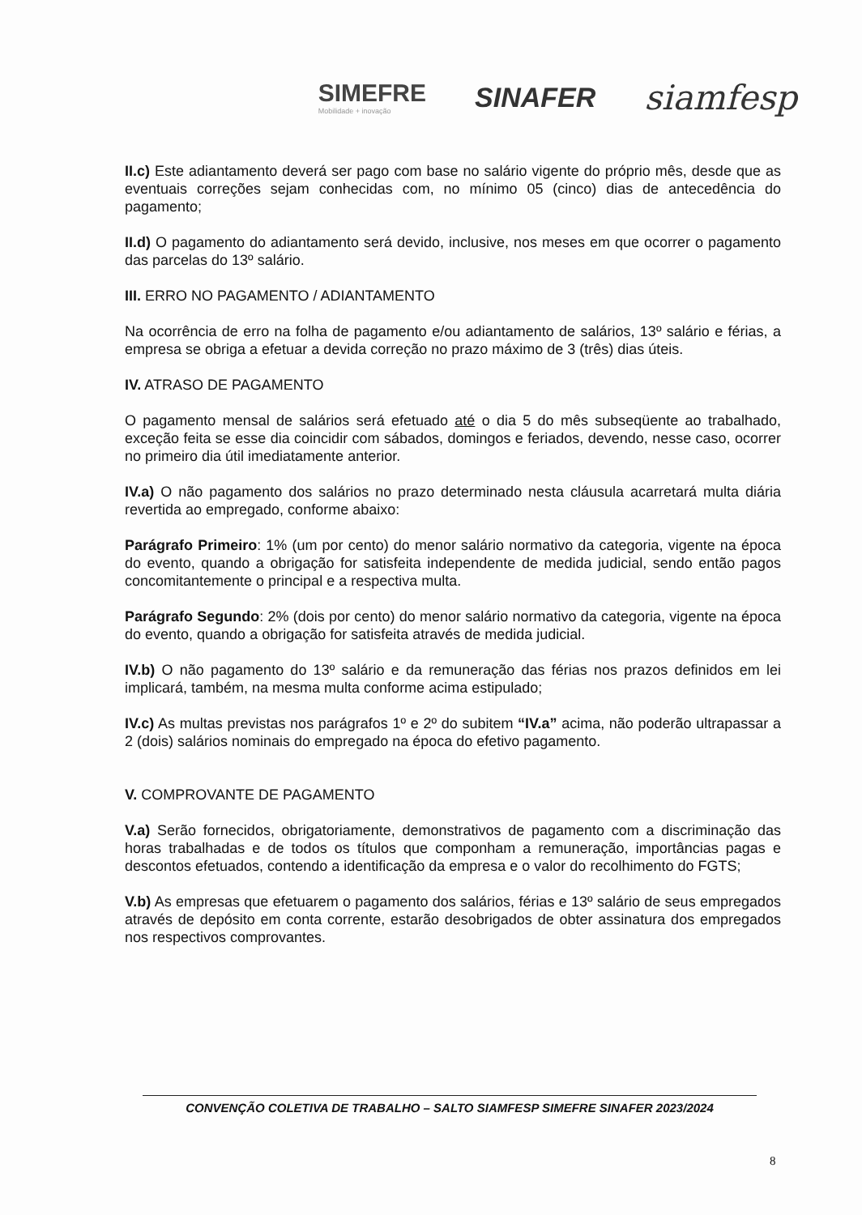SIMEFRE
Mobilidade + inovação
SINAFER
siamfesp
II.c) Este adiantamento deverá ser pago com base no salário vigente do próprio mês, desde que as eventuais correções sejam conhecidas com, no mínimo 05 (cinco) dias de antecedência do pagamento;
II.d) O pagamento do adiantamento será devido, inclusive, nos meses em que ocorrer o pagamento das parcelas do 13º salário.
III. ERRO NO PAGAMENTO / ADIANTAMENTO
Na ocorrência de erro na folha de pagamento e/ou adiantamento de salários, 13º salário e férias, a empresa se obriga a efetuar a devida correção no prazo máximo de 3 (três) dias úteis.
IV. ATRASO DE PAGAMENTO
O pagamento mensal de salários será efetuado até o dia 5 do mês subseqüente ao trabalhado, exceção feita se esse dia coincidir com sábados, domingos e feriados, devendo, nesse caso, ocorrer no primeiro dia útil imediatamente anterior.
IV.a) O não pagamento dos salários no prazo determinado nesta cláusula acarretará multa diária revertida ao empregado, conforme abaixo:
Parágrafo Primeiro: 1% (um por cento) do menor salário normativo da categoria, vigente na época do evento, quando a obrigação for satisfeita independente de medida judicial, sendo então pagos concomitantemente o principal e a respectiva multa.
Parágrafo Segundo: 2% (dois por cento) do menor salário normativo da categoria, vigente na época do evento, quando a obrigação for satisfeita através de medida judicial.
IV.b) O não pagamento do 13º salário e da remuneração das férias nos prazos definidos em lei implicará, também, na mesma multa conforme acima estipulado;
IV.c) As multas previstas nos parágrafos 1º e 2º do subitem “IV.a” acima, não poderão ultrapassar a 2 (dois) salários nominais do empregado na época do efetivo pagamento.
V. COMPROVANTE DE PAGAMENTO
V.a) Serão fornecidos, obrigatoriamente, demonstrativos de pagamento com a discriminação das horas trabalhadas e de todos os títulos que componham a remuneração, importâncias pagas e descontos efetuados, contendo a identificação da empresa e o valor do recolhimento do FGTS;
V.b) As empresas que efetuarem o pagamento dos salários, férias e 13º salário de seus empregados através de depósito em conta corrente, estarão desobrigados de obter assinatura dos empregados nos respectivos comprovantes.
CONVENÇÃO COLETIVA DE TRABALHO – SALTO SIAMFESP SIMEFRE SINAFER 2023/2024
8